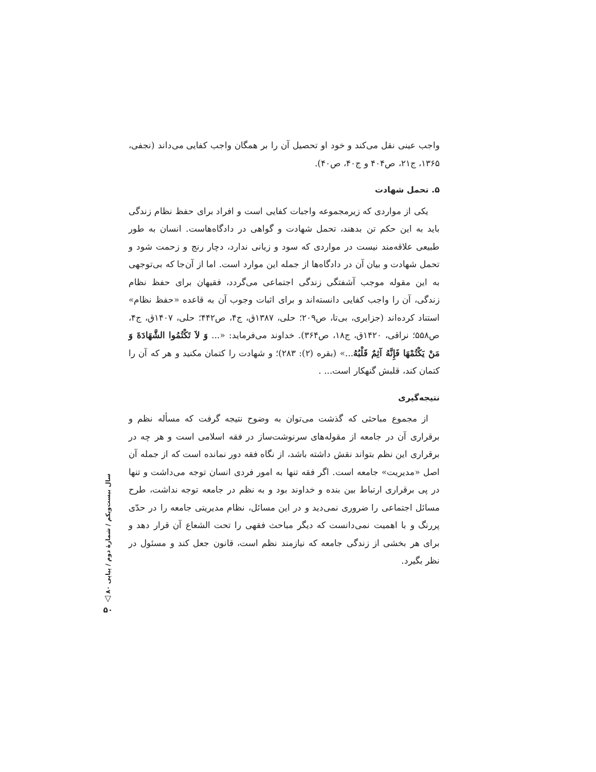واجب عینی نقل می‌کند و خود او تحصیل آن را بر همگان واجب کفایی می‌داند (نجفی، ۱۳۶۵، ج۲۱، ص۴۰۴ و ج۴۰، ص۴۰).
۵. تحمل شهادت
یکی از مواردی که زیرمجموعه واجبات کفایی است و افراد برای حفظ نظام زندگی باید به این حکم تن بدهند، تحمل شهادت و گواهی در دادگاه‌هاست. انسان به طور طبیعی علاقه‌مند نیست در مواردی که سود و زیانی ندارد، دچار رنج و زحمت شود و تحمل شهادت و بیان آن در دادگاه‌ها از جمله این موارد است. اما از آن‌جا که بی‌توجهی به این مقوله موجب آشفتگی زندگی اجتماعی می‌گردد، فقیهان برای حفظ نظام زندگی، آن را واجب کفایی دانسته‌اند و برای اثبات وجوب آن به قاعده «حفظ نظام» استناد کرده‌اند (جزایری، بی‌تا، ص۲۰۹؛ حلی، ۱۳۸۷ق، ج۴، ص۴۴۲؛ حلی، ۱۴۰۷ق، ج۴، ص۵۵۸؛ نراقی، ۱۴۲۰ق، ج۱۸، ص۳۶۴). خداوند می‌فرماید: «... وَ لاَ تَکْتُمُوا الشَّهَادَةَ وَ مَنْ یَکْتُمْهَا فَإِنَّهُ آثِمٌ قَلْبُهُ...» (بقره (۲): ۲۸۳)؛ و شهادت را کتمان مکنید و هر که آن را کتمان کند، قلبش گنهکار است... .
نتیجه‌گیری
از مجموع مباحثی که گذشت می‌توان به وضوح نتیجه گرفت که مسأله نظم و برقراری آن در جامعه از مقوله‌های سرنوشت‌ساز در فقه اسلامی است و هر چه در برقراری این نظم بتواند نقش داشته باشد، از نگاه فقه دور نمانده است که از جمله آن اصل «مدیریت» جامعه است. اگر فقه تنها به امور فردی انسان توجه می‌داشت و تنها در پی برقراری ارتباط بین بنده و خداوند بود و به نظم در جامعه توجه نداشت، طرح مسائل اجتماعی را ضروری نمی‌دید و در این مسائل، نظام مدیریتی جامعه را در حدّی پررنگ و با اهمیت نمی‌دانست که دیگر مباحث فقهی را تحت الشعاع آن قرار دهد و برای هر بخشی از زندگی جامعه که نیازمند نظم است، قانون جعل کند و مسئول در نظر بگیرد.
سال بیست‌ویکم / شمارهٔ دوم / پیاپی ۸۰
▽
۵۰